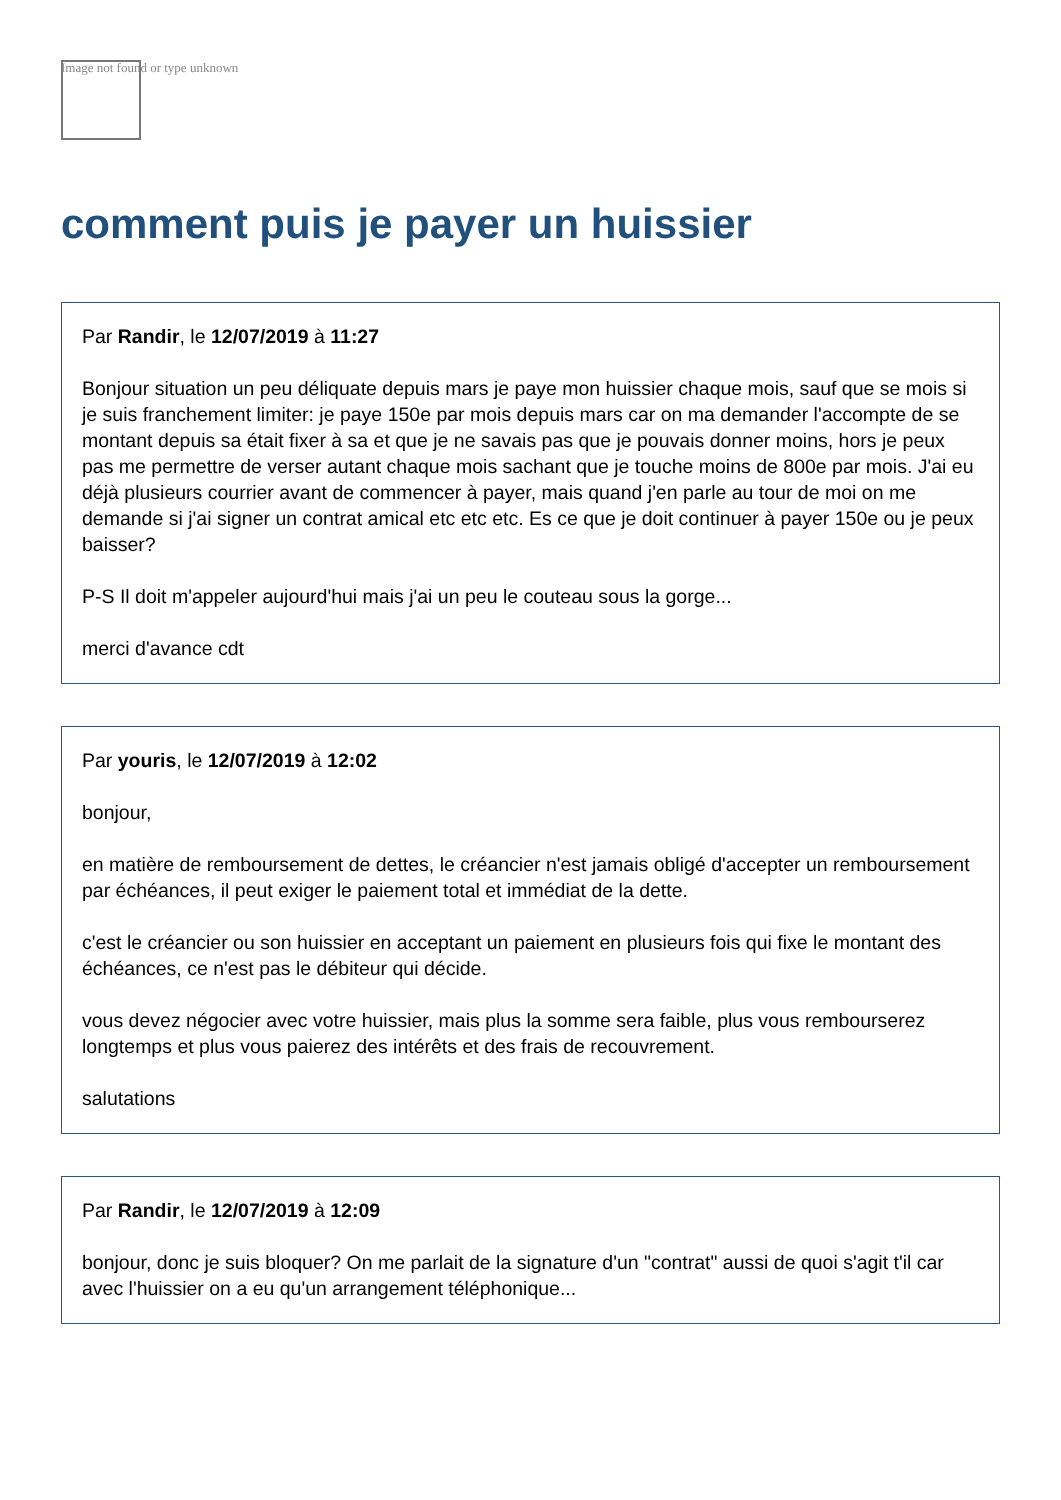Image not found or type unknown
comment puis je payer un huissier
Par Randir, le 12/07/2019 à 11:27
Bonjour situation un peu déliquate depuis mars je paye mon huissier chaque mois, sauf que se mois si je suis franchement limiter: je paye 150e par mois depuis mars car on ma demander l'accompte de se montant depuis sa était fixer à sa et que je ne savais pas que je pouvais donner moins, hors je peux pas me permettre de verser autant chaque mois sachant que je touche moins de 800e par mois. J'ai eu déjà plusieurs courrier avant de commencer à payer, mais quand j'en parle au tour de moi on me demande si j'ai signer un contrat amical etc etc etc. Es ce que je doit continuer à payer 150e ou je peux baisser?
P-S Il doit m'appeler aujourd'hui mais j'ai un peu le couteau sous la gorge...
merci d'avance cdt
Par youris, le 12/07/2019 à 12:02
bonjour,
en matière de remboursement de dettes, le créancier n'est jamais obligé d'accepter un remboursement par échéances, il peut exiger le paiement total et immédiat de la dette.
c'est le créancier ou son huissier en acceptant un paiement en plusieurs fois qui fixe le montant des échéances, ce n'est pas le débiteur qui décide.
vous devez négocier avec votre huissier, mais plus la somme sera faible, plus vous rembourserez longtemps et plus vous paierez des intérêts et des frais de recouvrement.
salutations
Par Randir, le 12/07/2019 à 12:09
bonjour, donc je suis bloquer? On me parlait de la signature d'un "contrat" aussi de quoi s'agit t'il car avec l'huissier on a eu qu'un arrangement téléphonique...